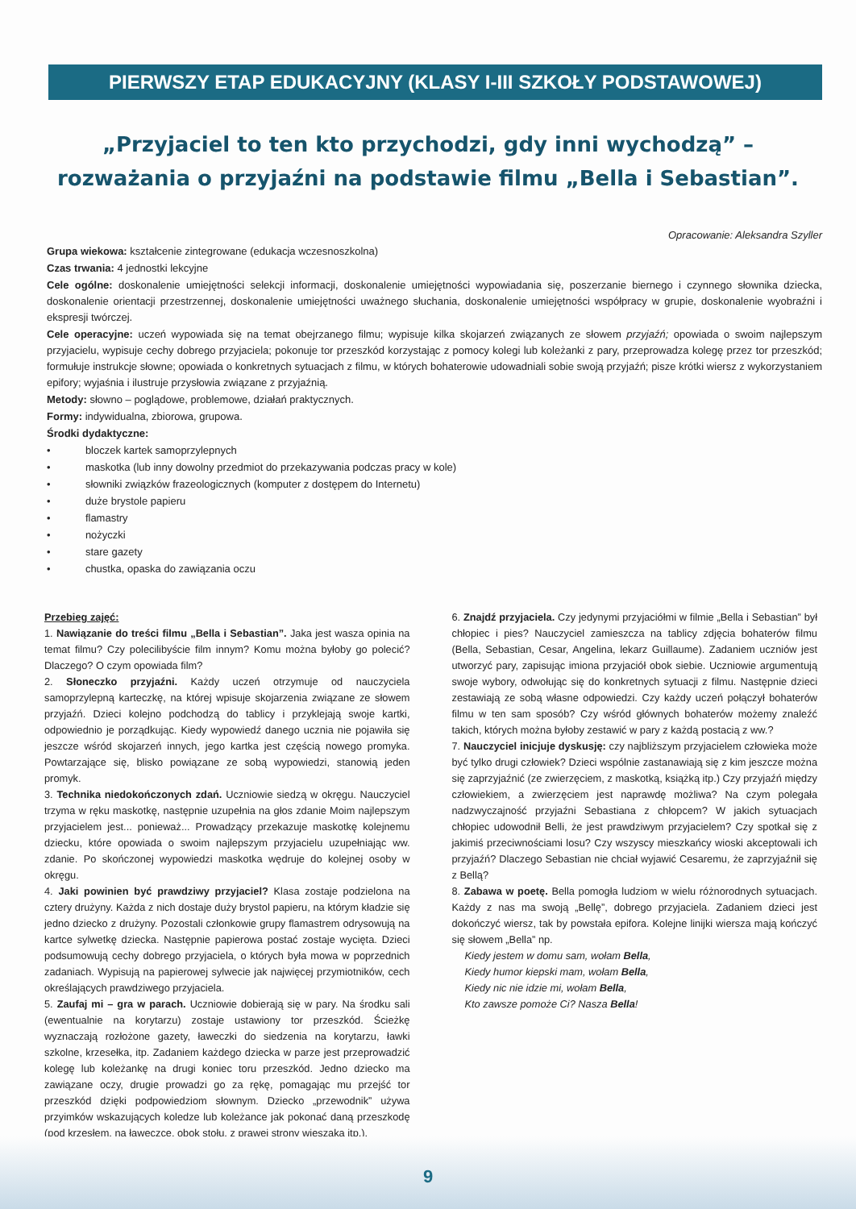PIERWSZY ETAP EDUKACYJNY (KLASY I-III SZKOŁY PODSTAWOWEJ)
„Przyjaciel to ten kto przychodzi, gdy inni wychodzą” – rozważania o przyjaźni na podstawie filmu „Bella i Sebastian”.
Opracowanie: Aleksandra Szyller
Grupa wiekowa: kształcenie zintegrowane (edukacja wczesnoszkolna)
Czas trwania: 4 jednostki lekcyjne
Cele ogólne: doskonalenie umiejętności selekcji informacji, doskonalenie umiejętności wypowiadania się, poszerzanie biernego i czynnego słownika dziecka, doskonalenie orientacji przestrzennej, doskonalenie umiejętności uważnego słuchania, doskonalenie umiejętności współpracy w grupie, doskonalenie wyobraźni i ekspresji twórczej.
Cele operacyjne: uczeń wypowiada się na temat obejrzanego filmu; wypisuje kilka skojarzeń związanych ze słowem przyjaźń; opowiada o swoim najlepszym przyjacielu, wypisuje cechy dobrego przyjaciela; pokonuje tor przeszkód korzystając z pomocy kolegi lub koleżanki z pary, przeprowadza kolegę przez tor przeszkód; formułuje instrukcje słowne; opowiada o konkretnych sytuacjach z filmu, w których bohaterowie udowadniali sobie swoją przyjaźń; pisze krótki wiersz z wykorzystaniem epifory; wyjaśnia i ilustruje przysłowia związane z przyjaźnią.
Metody: słowno – poglądowe, problemowe, działań praktycznych.
Formy: indywidualna, zbiorowa, grupowa.
Środki dydaktyczne:
• bloczek kartek samoprzylepnych
• maskotka (lub inny dowolny przedmiot do przekazywania podczas pracy w kole)
• słowniki związków frazeologicznych (komputer z dostępem do Internetu)
• duże brystole papieru
• flamastry
• nożyczki
• stare gazety
• chustka, opaska do zawiązania oczu
Przebieg zajęć:
1. Nawiązanie do treści filmu „Bella i Sebastian”. Jaka jest wasza opinia na temat filmu? Czy polecilibyście film innym? Komu można byłoby go polecić? Dlaczego? O czym opowiada film?
2. Słoneczko przyjaźni. Każdy uczeń otrzymuje od nauczyciela samoprzylepną karteczkę, na której wpisuje skojarzenia związane ze słowem przyjaźń. Dzieci kolejno podchodzą do tablicy i przyklejają swoje kartki, odpowiednio je porządkując. Kiedy wypowiedź danego ucznia nie pojawiła się jeszcze wśród skojarzeń innych, jego kartka jest częścią nowego promyka. Powtarzające się, blisko powiązane ze sobą wypowiedzi, stanowią jeden promyk.
3. Technika niedokończonych zdań. Uczniowie siedzą w okręgu. Nauczyciel trzyma w ręku maskotkę, następnie uzupełnia na głos zdanie Moim najlepszym przyjacielem jest... ponieważ... Prowadzący przekazuje maskotkę kolejnemu dziecku, które opowiada o swoim najlepszym przyjacielu uzupełniając ww. zdanie. Po skończonej wypowiedzi maskotka wędruje do kolejnej osoby w okręgu.
4. Jaki powinien być prawdziwy przyjaciel? Klasa zostaje podzielona na cztery drużyny. Każda z nich dostaje duży brystol papieru, na którym kładzie się jedno dziecko z drużyny. Pozostali członkowie grupy flamastrem odrysowują na kartce sylwetkę dziecka. Następnie papierowa postać zostaje wycięta. Dzieci podsumowują cechy dobrego przyjaciela, o których była mowa w poprzednich zadaniach. Wypisują na papierowej sylwecie jak najwięcej przymiotników, cech określających prawdziwego przyjaciela.
5. Zaufaj mi – gra w parach. Uczniowie dobierają się w pary. Na środku sali (ewentualnie na korytarzu) zostaje ustawiony tor przeszkód. Ścieżkę wyznaczają rozłożone gazety, ławeczki do siedzenia na korytarzu, ławki szkolne, krzesełka, itp. Zadaniem każdego dziecka w parze jest przeprowadzić kolegę lub koleżankę na drugi koniec toru przeszkód. Jedno dziecko ma zawiązane oczy, drugie prowadzi go za rękę, pomagając mu przejść tor przeszkód dzięki podpowiedziom słownym. Dziecko „przewodnik” używa przyimków wskazujących koledze lub koleżance jak pokonać daną przeszkodę (pod krzesłem, na ławeczce, obok stołu, z prawej strony wieszaka itp.).
6. Znajdź przyjaciela. Czy jedynymi przyjaciółmi w filmie „Bella i Sebastian” był chłopiec i pies? Nauczyciel zamieszcza na tablicy zdjęcia bohaterów filmu (Bella, Sebastian, Cesar, Angelina, lekarz Guillaume). Zadaniem uczniów jest utworzyć pary, zapisując imiona przyjaciół obok siebie. Uczniowie argumentują swoje wybory, odwołując się do konkretnych sytuacji z filmu. Następnie dzieci zestawiają ze sobą własne odpowiedzi. Czy każdy uczeń połączył bohaterów filmu w ten sam sposób? Czy wśród głównych bohaterów możemy znaleźć takich, których można byłoby zestawić w pary z każdą postacią z ww.?
7. Nauczyciel inicjuje dyskusję: czy najbliższym przyjacielem człowieka może być tylko drugi człowiek? Dzieci wspólnie zastanawiają się z kim jeszcze można się zaprzyjaźnić (ze zwierzęciem, z maskotką, książką itp.) Czy przyjaźń między człowiekiem, a zwierzęciem jest naprawdę możliwa? Na czym polegała nadzwyczajność przyjaźni Sebastiana z chłopcem? W jakich sytuacjach chłopiec udowodnił Belli, że jest prawdziwym przyjacielem? Czy spotkał się z jakimiś przeciwnościami losu? Czy wszyscy mieszkańcy wioski akceptowali ich przyjaźń? Dlaczego Sebastian nie chciał wyjawić Cesaremu, że zaprzyjaźnił się z Bellą?
8. Zabawa w poetę. Bella pomogła ludziom w wielu różnorodnych sytuacjach. Każdy z nas ma swoją „Bellę”, dobrego przyjaciela. Zadaniem dzieci jest dokończyć wiersz, tak by powstała epifora. Kolejne linijki wiersza mają kończyć się słowem „Bella” np.
Kiedy jestem w domu sam, wołam Bella,
Kiedy humor kiepski mam, wołam Bella,
Kiedy nic nie idzie mi, wołam Bella,
Kto zawsze pomoże Ci? Nasza Bella!
9